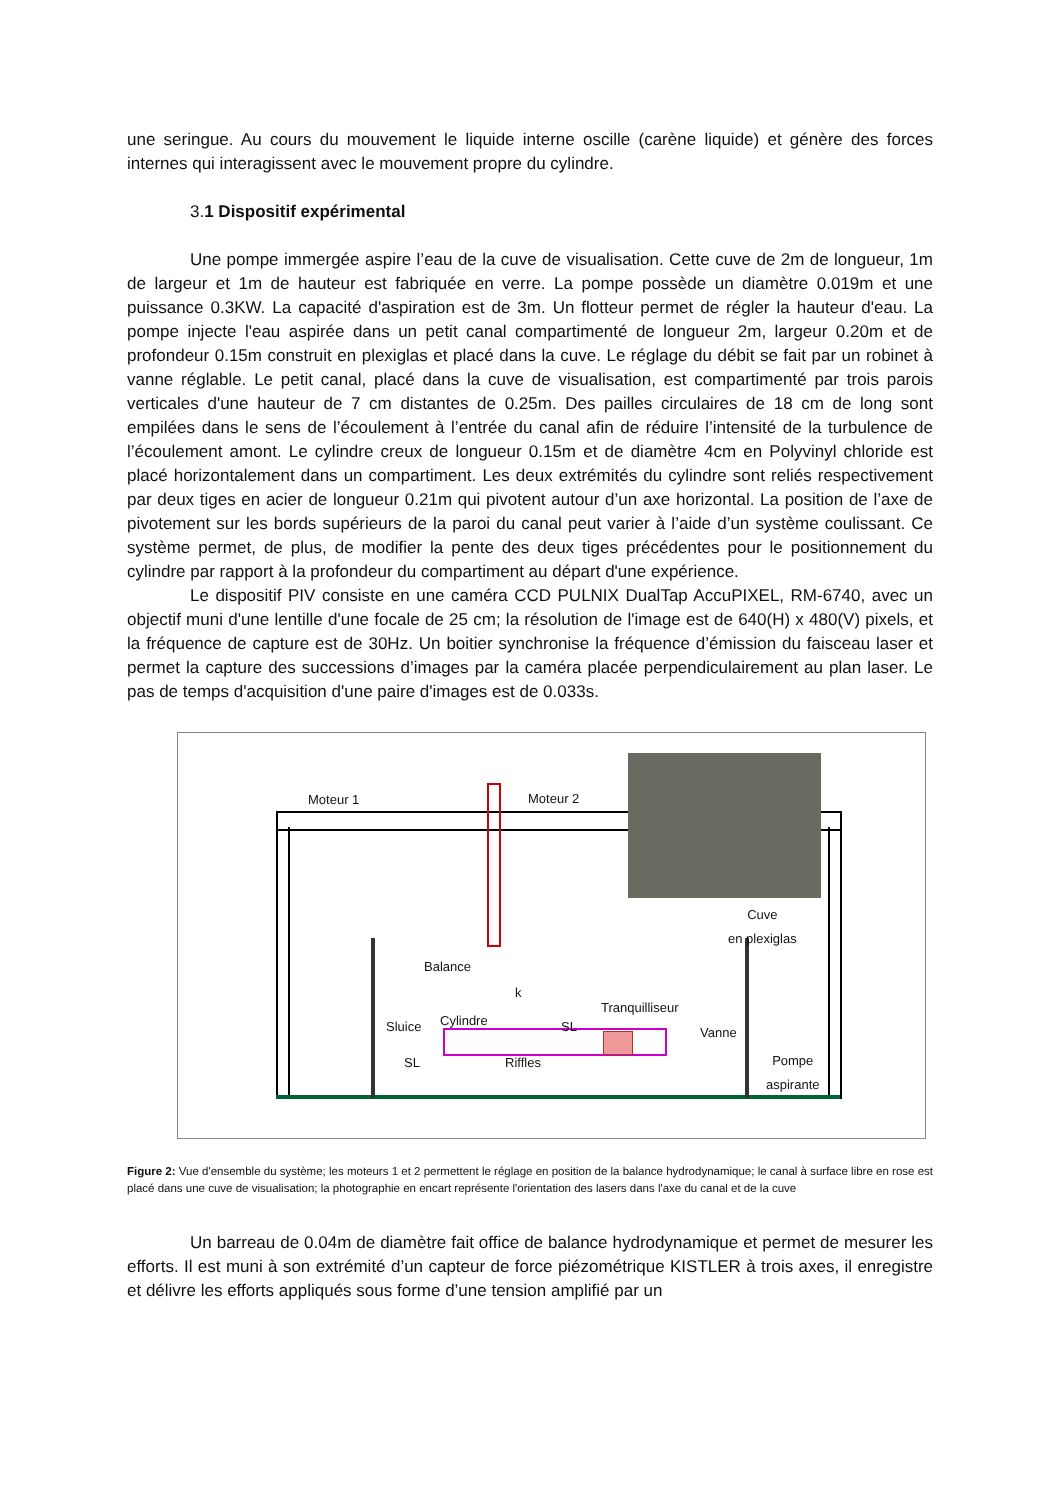une seringue. Au cours du mouvement le liquide interne oscille (carène liquide) et génère des forces internes qui interagissent avec le mouvement propre du cylindre.
3.1 Dispositif expérimental
Une pompe immergée aspire l’eau de la cuve de visualisation. Cette cuve de 2m de longueur, 1m de largeur et 1m de hauteur est fabriquée en verre. La pompe possède un diamètre 0.019m et une puissance 0.3KW. La capacité d'aspiration est de 3m. Un flotteur permet de régler la hauteur d'eau. La pompe injecte l'eau aspirée dans un petit canal compartimenté de longueur 2m, largeur 0.20m et de profondeur 0.15m construit en plexiglas et placé dans la cuve. Le réglage du débit se fait par un robinet à vanne réglable. Le petit canal, placé dans la cuve de visualisation, est compartimenté par trois parois verticales d'une hauteur de 7 cm distantes de 0.25m. Des pailles circulaires de 18 cm de long sont empilées dans le sens de l’écoulement à l’entrée du canal afin de réduire l’intensité de la turbulence de l’écoulement amont. Le cylindre creux de longueur 0.15m et de diamètre 4cm en Polyvinyl chloride est placé horizontalement dans un compartiment. Les deux extrémités du cylindre sont reliés respectivement par deux tiges en acier de longueur 0.21m qui pivotent autour d’un axe horizontal. La position de l’axe de pivotement sur les bords supérieurs de la paroi du canal peut varier à l’aide d’un système coulissant. Ce système permet, de plus, de modifier la pente des deux tiges précédentes pour le positionnement du cylindre par rapport à la profondeur du compartiment au départ d'une expérience.
Le dispositif PIV consiste en une caméra CCD PULNIX DualTap AccuPIXEL, RM-6740, avec un objectif muni d'une lentille d'une focale de 25 cm; la résolution de l'image est de 640(H) x 480(V) pixels, et la fréquence de capture est de 30Hz. Un boitier synchronise la fréquence d’émission du faisceau laser et permet la capture des successions d’images par la caméra placée perpendiculairement au plan laser. Le pas de temps d'acquisition d'une paire d'images est de 0.033s.
Moteur 1 Moteur 2
Cuve
en plexiglas
Balance
k
Tranquilliseur
Cylindre
Sluice SL Vanne
SL Riffles
Pompe
aspirante
Figure 2: Vue d'ensemble du système; les moteurs 1 et 2 permettent le réglage en position de la balance hydrodynamique; le canal à surface libre en rose est placé dans une cuve de visualisation; la photographie en encart représente l'orientation des lasers dans l'axe du canal et de la cuve
Un barreau de 0.04m de diamètre fait office de balance hydrodynamique et permet de mesurer les efforts. Il est muni à son extrémité d’un capteur de force piézométrique KISTLER à trois axes, il enregistre et délivre les efforts appliqués sous forme d’une tension amplifié par un